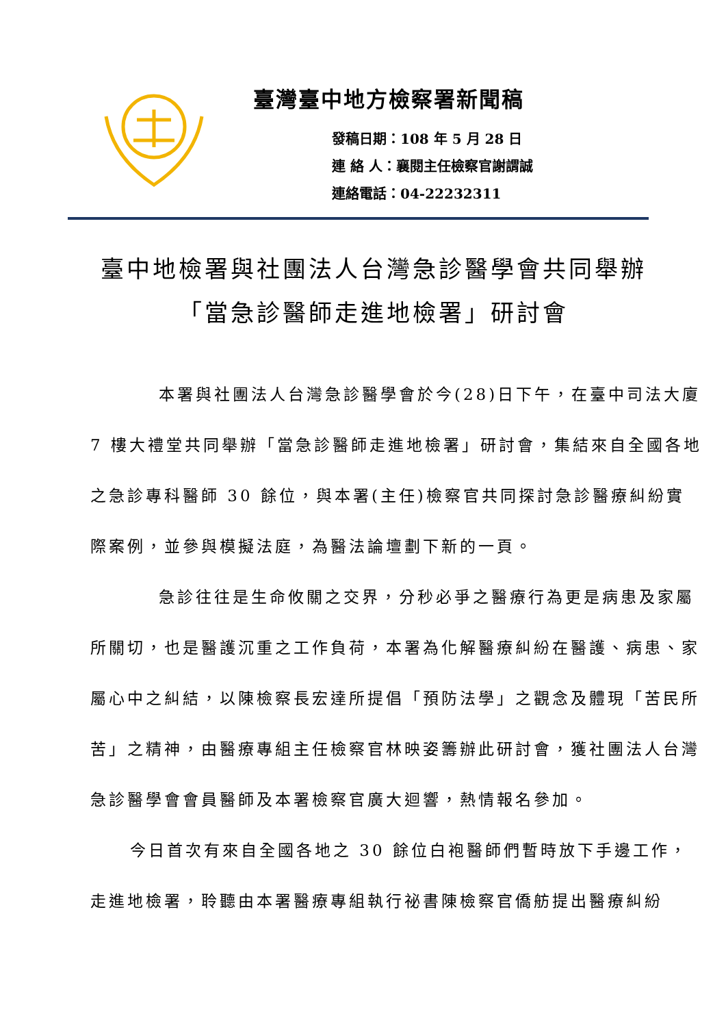臺灣臺中地方檢察署新聞稿
發稿日期：108 年 5 月 28 日
連 絡 人：襄閱主任檢察官謝謂誠
連絡電話：04-22232311
臺中地檢署與社團法人台灣急診醫學會共同舉辦
「當急診醫師走進地檢署」研討會
本署與社團法人台灣急診醫學會於今(28)日下午，在臺中司法大廈 7 樓大禮堂共同舉辦「當急診醫師走進地檢署」研討會，集結來自全國各地之急診專科醫師 30 餘位，與本署(主任)檢察官共同探討急診醫療糾紛實際案例，並參與模擬法庭，為醫法論壇劃下新的一頁。
急診往往是生命攸關之交界，分秒必爭之醫療行為更是病患及家屬所關切，也是醫護沉重之工作負荷，本署為化解醫療糾紛在醫護、病患、家屬心中之糾結，以陳檢察長宏達所提倡「預防法學」之觀念及體現「苦民所苦」之精神，由醫療專組主任檢察官林映姿籌辦此研討會，獲社團法人台灣急診醫學會會員醫師及本署檢察官廣大迴響，熱情報名參加。
今日首次有來自全國各地之 30 餘位白袍醫師們暫時放下手邊工作，走進地檢署，聆聽由本署醫療專組執行祕書陳檢察官僑舫提出醫療糾紛